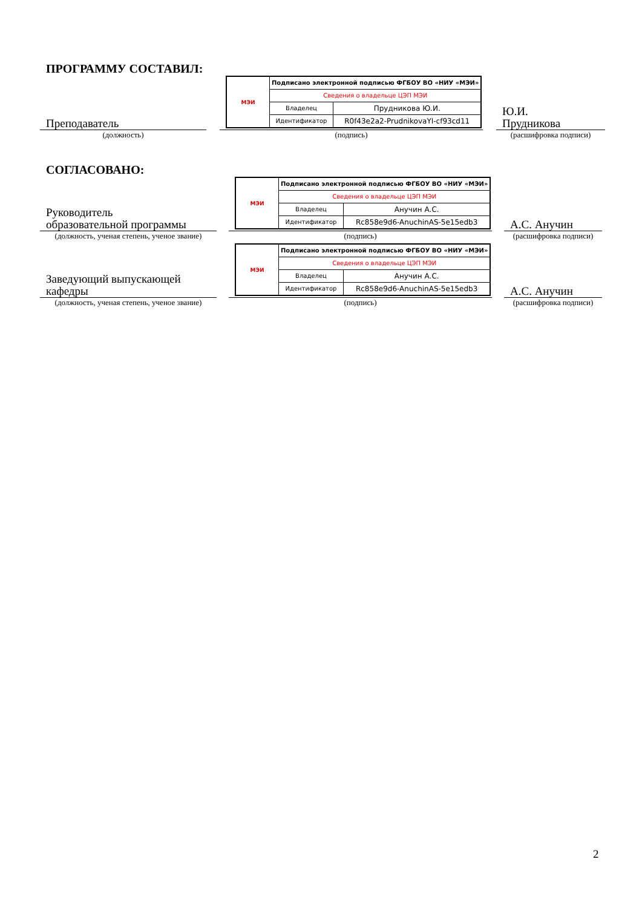ПРОГРАММУ СОСТАВИЛ:
Преподаватель
| МЭИ | Подписано электронной подписью ФГБОУ ВО «НИУ «МЭИ» | |
| | Сведения о владельце ЦЭП МЭИ | |
| | Владелец | Прудникова Ю.И. |
| | Идентификатор | R0f43e2a2-PrudnikovaYI-cf93cd11 |
Ю.И.
Прудникова
(должность) (подпись) (расшифровка подписи)
СОГЛАСОВАНО:
Руководитель
образовательной программы
| МЭИ | Подписано электронной подписью ФГБОУ ВО «НИУ «МЭИ» | |
| | Сведения о владельце ЦЭП МЭИ | |
| | Владелец | Анучин А.С. |
| | Идентификатор | Rc858e9d6-AnuchinAS-5e15edb3 |
А.С. Анучин
(должность, ученая степень, ученое звание)
(подпись) (расшифровка подписи)
Заведующий выпускающей
кафедры
| МЭИ | Подписано электронной подписью ФГБОУ ВО «НИУ «МЭИ» | |
| | Сведения о владельце ЦЭП МЭИ | |
| | Владелец | Анучин А.С. |
| | Идентификатор | Rc858e9d6-AnuchinAS-5e15edb3 |
А.С. Анучин
(должность, ученая степень, ученое звание)
(подпись) (расшифровка подписи)
2